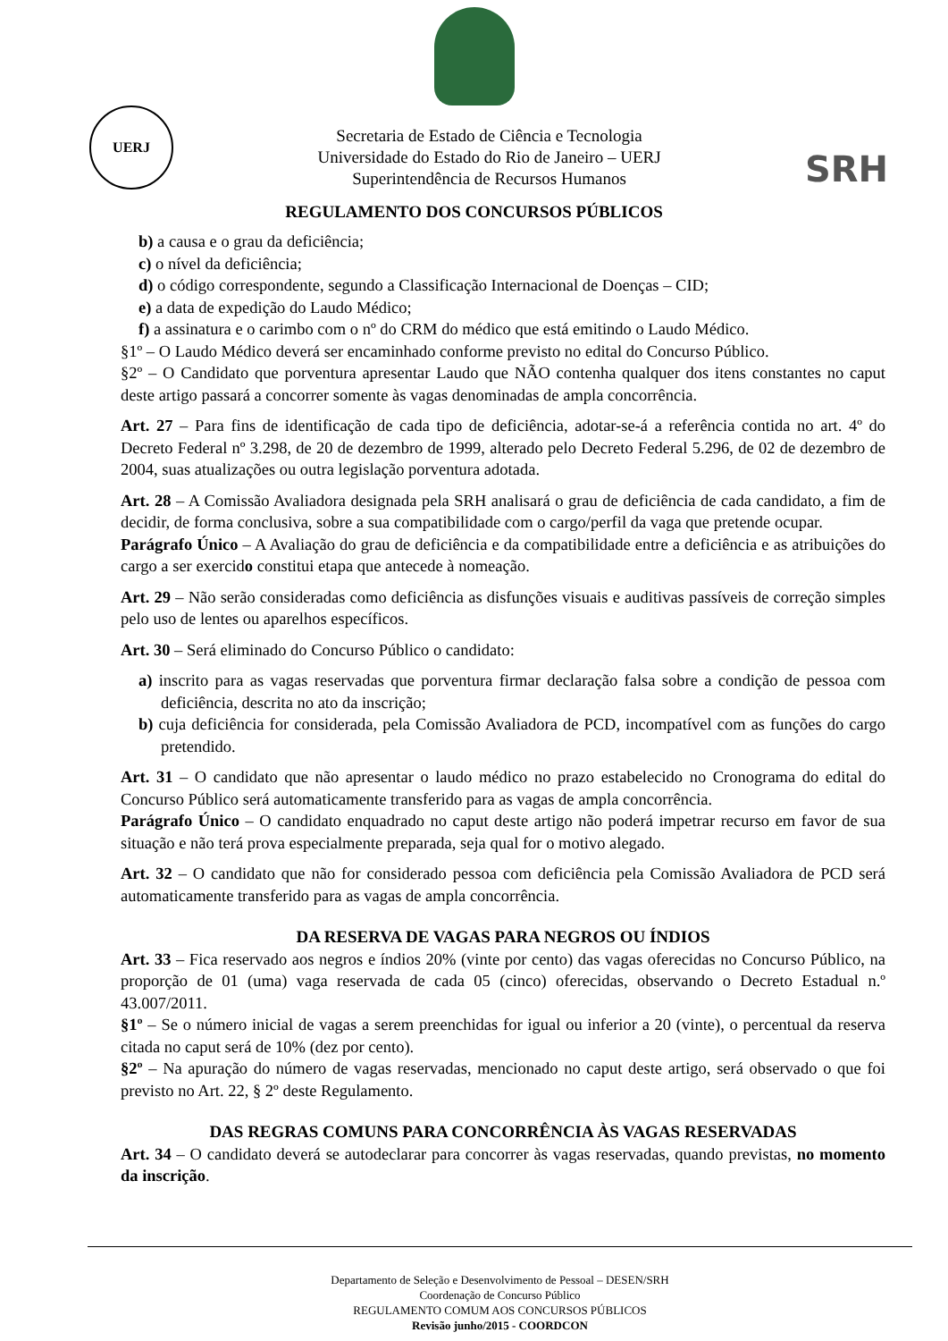UERJ
Secretaria de Estado de Ciência e Tecnologia
Universidade do Estado do Rio de Janeiro – UERJ
Superintendência de Recursos Humanos
SRH
REGULAMENTO DOS CONCURSOS PÚBLICOS
b) a causa e o grau da deficiência;
c) o nível da deficiência;
d) o código correspondente, segundo a Classificação Internacional de Doenças – CID;
e) a data de expedição do Laudo Médico;
f) a assinatura e o carimbo com o nº do CRM do médico que está emitindo o Laudo Médico.
§1º – O Laudo Médico deverá ser encaminhado conforme previsto no edital do Concurso Público.
§2º – O Candidato que porventura apresentar Laudo que NÃO contenha qualquer dos itens constantes no caput deste artigo passará a concorrer somente às vagas denominadas de ampla concorrência.
Art. 27 – Para fins de identificação de cada tipo de deficiência, adotar-se-á a referência contida no art. 4º do Decreto Federal nº 3.298, de 20 de dezembro de 1999, alterado pelo Decreto Federal 5.296, de 02 de dezembro de 2004, suas atualizações ou outra legislação porventura adotada.
Art. 28 – A Comissão Avaliadora designada pela SRH analisará o grau de deficiência de cada candidato, a fim de decidir, de forma conclusiva, sobre a sua compatibilidade com o cargo/perfil da vaga que pretende ocupar.
Parágrafo Único – A Avaliação do grau de deficiência e da compatibilidade entre a deficiência e as atribuições do cargo a ser exercido constitui etapa que antecede à nomeação.
Art. 29 – Não serão consideradas como deficiência as disfunções visuais e auditivas passíveis de correção simples pelo uso de lentes ou aparelhos específicos.
Art. 30 – Será eliminado do Concurso Público o candidato:
a) inscrito para as vagas reservadas que porventura firmar declaração falsa sobre a condição de pessoa com deficiência, descrita no ato da inscrição;
b) cuja deficiência for considerada, pela Comissão Avaliadora de PCD, incompatível com as funções do cargo pretendido.
Art. 31 – O candidato que não apresentar o laudo médico no prazo estabelecido no Cronograma do edital do Concurso Público será automaticamente transferido para as vagas de ampla concorrência.
Parágrafo Único – O candidato enquadrado no caput deste artigo não poderá impetrar recurso em favor de sua situação e não terá prova especialmente preparada, seja qual for o motivo alegado.
Art. 32 – O candidato que não for considerado pessoa com deficiência pela Comissão Avaliadora de PCD será automaticamente transferido para as vagas de ampla concorrência.
DA RESERVA DE VAGAS PARA NEGROS OU ÍNDIOS
Art. 33 – Fica reservado aos negros e índios 20% (vinte por cento) das vagas oferecidas no Concurso Público, na proporção de 01 (uma) vaga reservada de cada 05 (cinco) oferecidas, observando o Decreto Estadual n.º 43.007/2011.
§1º – Se o número inicial de vagas a serem preenchidas for igual ou inferior a 20 (vinte), o percentual da reserva citada no caput será de 10% (dez por cento).
§2º – Na apuração do número de vagas reservadas, mencionado no caput deste artigo, será observado o que foi previsto no Art. 22, § 2º deste Regulamento.
DAS REGRAS COMUNS PARA CONCORRÊNCIA ÀS VAGAS RESERVADAS
Art. 34 – O candidato deverá se autodeclarar para concorrer às vagas reservadas, quando previstas, no momento da inscrição.
Departamento de Seleção e Desenvolvimento de Pessoal – DESEN/SRH
Coordenação de Concurso Público
REGULAMENTO COMUM AOS CONCURSOS PÚBLICOS
Revisão junho/2015 - COORDCON